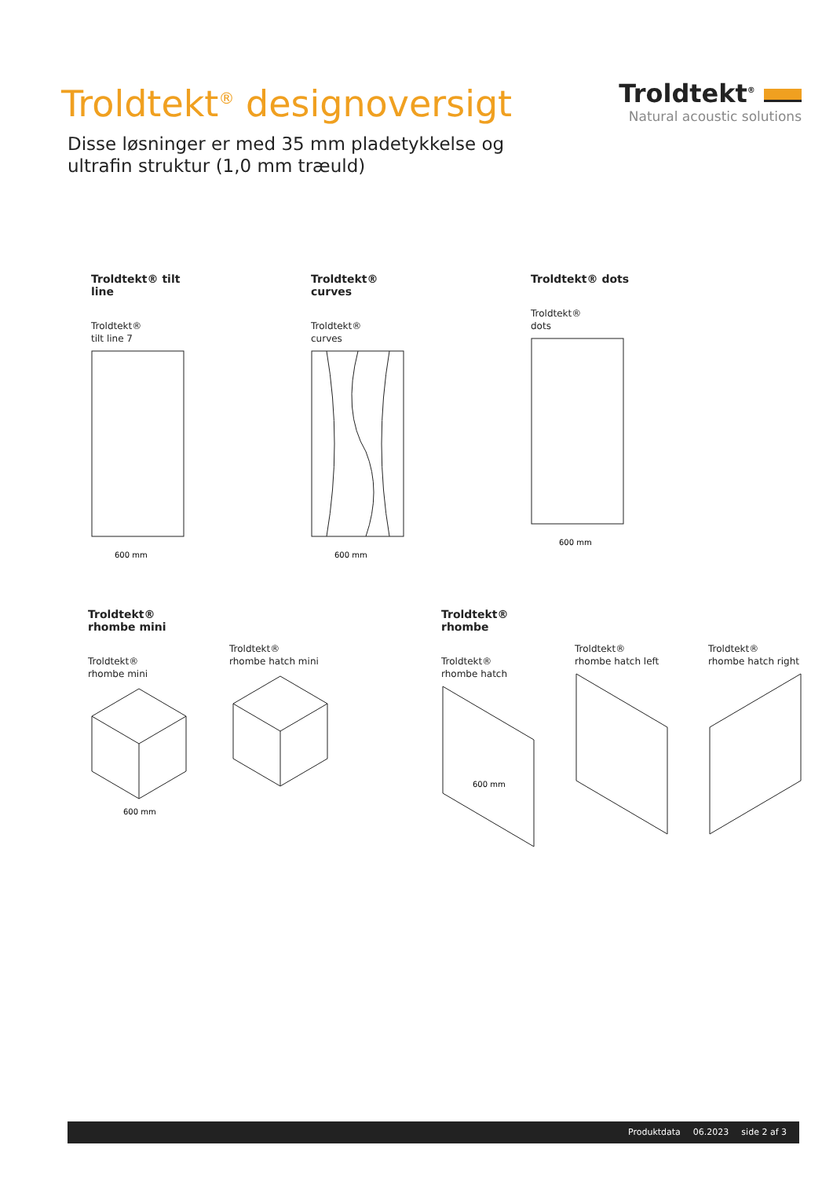Troldtekt<sup>®</sup> designoversigt
Disse løsninger er med 35 mm pladetykkelse og
ultrafin struktur (1,0 mm træuld)
Troldtekt<sup>®</sup>
Natural acoustic solutions
Troldtekt® tilt line
Troldtekt®
tilt line 7
600 mm
Troldtekt® curves
Troldtekt®
curves
600 mm
Troldtekt® dots
Troldtekt®
dots
600 mm
Troldtekt® rhombe mini
Troldtekt®
rhombe mini
600 mm
Troldtekt®
rhombe hatch mini
Troldtekt® rhombe
Troldtekt®
rhombe hatch
600 mm
Troldtekt®
rhombe hatch left
Troldtekt®
rhombe hatch right
Produktdata 06.2023 side 2 af 3